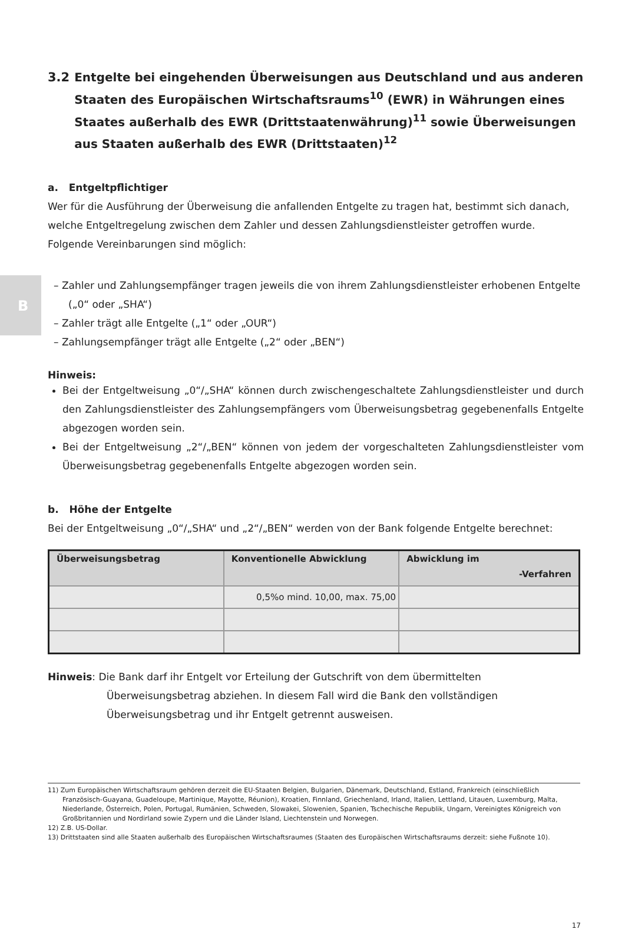B
3.2 Entgelte bei eingehenden Überweisungen aus Deutschland und aus anderen Staaten des Europäischen Wirtschaftsraums<sup>10</sup> (EWR) in Währungen eines Staates außerhalb des EWR (Drittstaatenwährung)<sup>11</sup> sowie Überweisungen aus Staaten außerhalb des EWR (Drittstaaten)<sup>12</sup>
a. Entgeltpflichtiger
Wer für die Ausführung der Überweisung die anfallenden Entgelte zu tragen hat, bestimmt sich danach, welche Entgeltregelung zwischen dem Zahler und dessen Zahlungsdienstleister getroffen wurde. Folgende Vereinbarungen sind möglich:
– Zahler und Zahlungsempfänger tragen jeweils die von ihrem Zahlungsdienstleister erhobenen Entgelte („0“ oder „SHA“)
– Zahler trägt alle Entgelte („1“ oder „OUR“)
– Zahlungsempfänger trägt alle Entgelte („2“ oder „BEN“)
Hinweis:
Bei der Entgeltweisung „0“/„SHA“ können durch zwischengeschaltete Zahlungsdienstleister und durch den Zahlungsdienstleister des Zahlungsempfängers vom Überweisungsbetrag gegebenenfalls Entgelte abgezogen worden sein.
Bei der Entgeltweisung „2“/„BEN“ können von jedem der vorgeschalteten Zahlungsdienstleister vom Überweisungsbetrag gegebenenfalls Entgelte abgezogen worden sein.
b. Höhe der Entgelte
Bei der Entgeltweisung „0“/„SHA“ und „2“/„BEN“ werden von der Bank folgende Entgelte berechnet:
| Überweisungsbetrag | Konventionelle Abwicklung | Abwicklung im -Verfahren |
| --- | --- | --- |
| | 0,5%o mind. 10,00, max. 75,00 | |
Hinweis: Die Bank darf ihr Entgelt vor Erteilung der Gutschrift von dem übermittelten Überweisungsbetrag abziehen. In diesem Fall wird die Bank den vollständigen Überweisungsbetrag und ihr Entgelt getrennt ausweisen.
11) Zum Europäischen Wirtschaftsraum gehören derzeit die EU-Staaten Belgien, Bulgarien, Dänemark, Deutschland, Estland, Frankreich (einschließlich Französisch-Guayana, Guadeloupe, Martinique, Mayotte, Réunion), Kroatien, Finnland, Griechenland, Irland, Italien, Lettland, Litauen, Luxemburg, Malta, Niederlande, Österreich, Polen, Portugal, Rumänien, Schweden, Slowakei, Slowenien, Spanien, Tschechische Republik, Ungarn, Vereinigtes Königreich von Großbritannien und Nordirland sowie Zypern und die Länder Island, Liechtenstein und Norwegen.
12) Z.B. US-Dollar.
13) Drittstaaten sind alle Staaten außerhalb des Europäischen Wirtschaftsraumes (Staaten des Europäischen Wirtschaftsraums derzeit: siehe Fußnote 10).
17